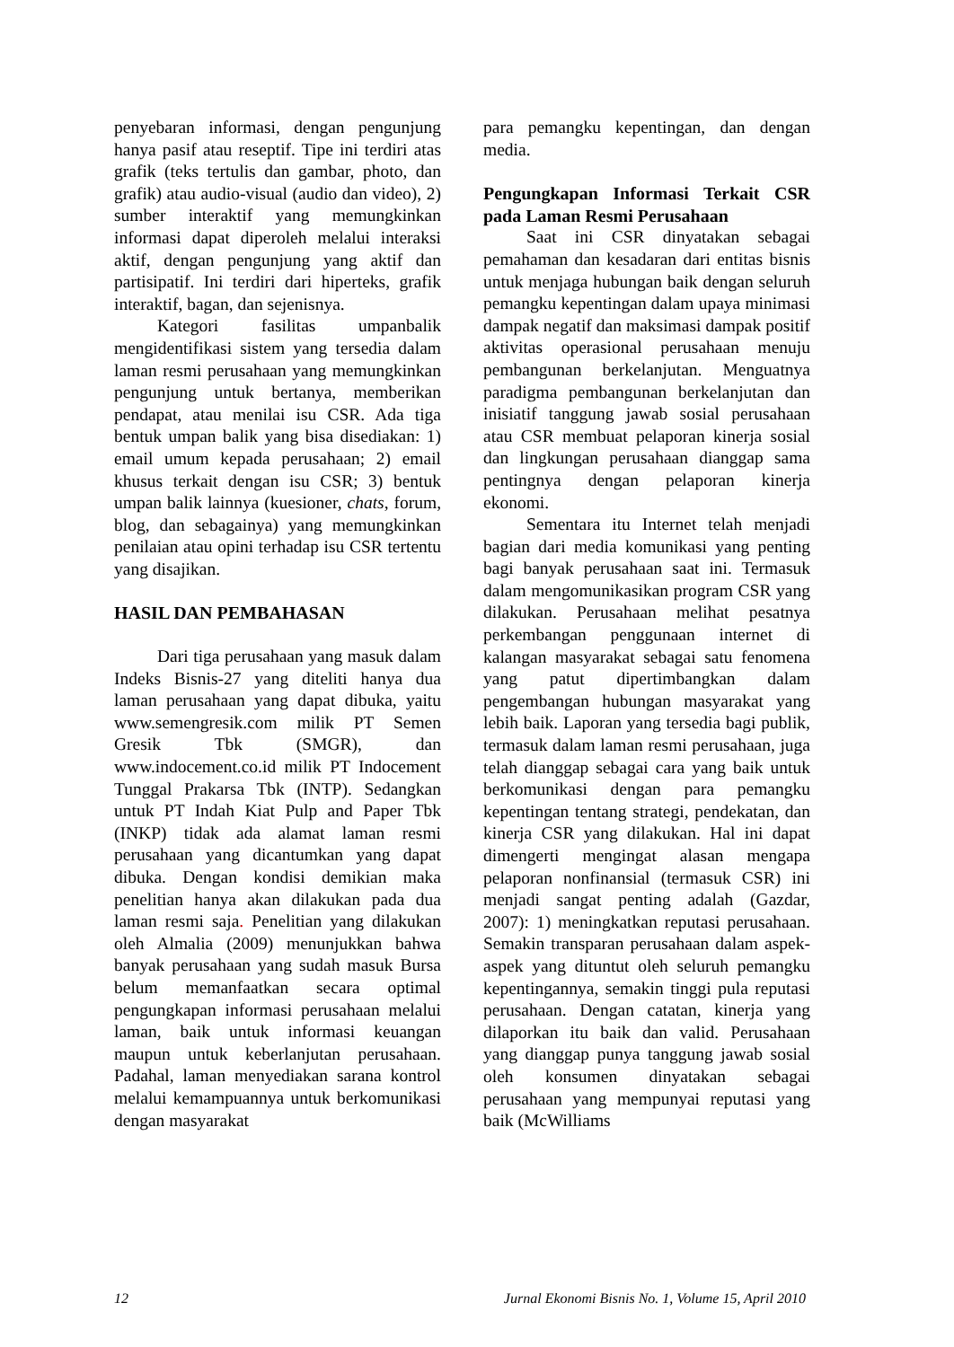penyebaran informasi, dengan pengunjung hanya pasif atau reseptif. Tipe ini terdiri atas grafik (teks tertulis dan gambar, photo, dan grafik) atau audio-visual (audio dan video), 2) sumber interaktif yang memungkinkan informasi dapat diperoleh melalui interaksi aktif, dengan pengunjung yang aktif dan partisipatif. Ini terdiri dari hiperteks, grafik interaktif, bagan, dan sejenisnya.
Kategori fasilitas umpanbalik mengidentifikasi sistem yang tersedia dalam laman resmi perusahaan yang memungkinkan pengunjung untuk bertanya, memberikan pendapat, atau menilai isu CSR. Ada tiga bentuk umpan balik yang bisa disediakan: 1) email umum kepada perusahaan; 2) email khusus terkait dengan isu CSR; 3) bentuk umpan balik lainnya (kuesioner, chats, forum, blog, dan sebagainya) yang memungkinkan penilaian atau opini terhadap isu CSR tertentu yang disajikan.
HASIL DAN PEMBAHASAN
Dari tiga perusahaan yang masuk dalam Indeks Bisnis-27 yang diteliti hanya dua laman perusahaan yang dapat dibuka, yaitu www.semengresik.com milik PT Semen Gresik Tbk (SMGR), dan www.indocement.co.id milik PT Indocement Tunggal Prakarsa Tbk (INTP). Sedangkan untuk PT Indah Kiat Pulp and Paper Tbk (INKP) tidak ada alamat laman resmi perusahaan yang dicantumkan yang dapat dibuka. Dengan kondisi demikian maka penelitian hanya akan dilakukan pada dua laman resmi saja. Penelitian yang dilakukan oleh Almalia (2009) menunjukkan bahwa banyak perusahaan yang sudah masuk Bursa belum memanfaatkan secara optimal pengungkapan informasi perusahaan melalui laman, baik untuk informasi keuangan maupun untuk keberlanjutan perusahaan. Padahal, laman menyediakan sarana kontrol melalui kemampuannya untuk berkomunikasi dengan masyarakat
para pemangku kepentingan, dan dengan media.
Pengungkapan Informasi Terkait CSR pada Laman Resmi Perusahaan
Saat ini CSR dinyatakan sebagai pemahaman dan kesadaran dari entitas bisnis untuk menjaga hubungan baik dengan seluruh pemangku kepentingan dalam upaya minimasi dampak negatif dan maksimasi dampak positif aktivitas operasional perusahaan menuju pembangunan berkelanjutan. Menguatnya paradigma pembangunan berkelanjutan dan inisiatif tanggung jawab sosial perusahaan atau CSR membuat pelaporan kinerja sosial dan lingkungan perusahaan dianggap sama pentingnya dengan pelaporan kinerja ekonomi.
Sementara itu Internet telah menjadi bagian dari media komunikasi yang penting bagi banyak perusahaan saat ini. Termasuk dalam mengomunikasikan program CSR yang dilakukan. Perusahaan melihat pesatnya perkembangan penggunaan internet di kalangan masyarakat sebagai satu fenomena yang patut dipertimbangkan dalam pengembangan hubungan masyarakat yang lebih baik. Laporan yang tersedia bagi publik, termasuk dalam laman resmi perusahaan, juga telah dianggap sebagai cara yang baik untuk berkomunikasi dengan para pemangku kepentingan tentang strategi, pendekatan, dan kinerja CSR yang dilakukan. Hal ini dapat dimengerti mengingat alasan mengapa pelaporan nonfinansial (termasuk CSR) ini menjadi sangat penting adalah (Gazdar, 2007): 1) meningkatkan reputasi perusahaan. Semakin transparan perusahaan dalam aspek-aspek yang dituntut oleh seluruh pemangku kepentingannya, semakin tinggi pula reputasi perusahaan. Dengan catatan, kinerja yang dilaporkan itu baik dan valid. Perusahaan yang dianggap punya tanggung jawab sosial oleh konsumen dinyatakan sebagai perusahaan yang mempunyai reputasi yang baik (McWilliams
12 Jurnal Ekonomi Bisnis No. 1, Volume 15, April 2010